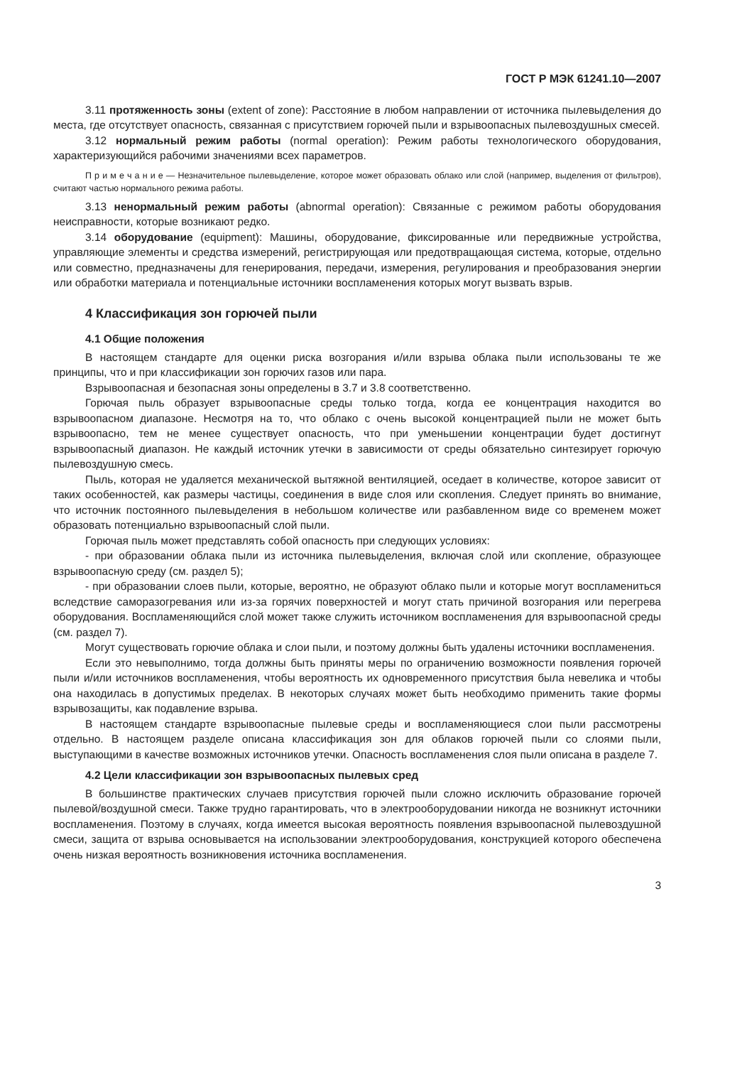ГОСТ Р МЭК 61241.10—2007
3.11 протяженность зоны (extent of zone): Расстояние в любом направлении от источника пылевыделения до места, где отсутствует опасность, связанная с присутствием горючей пыли и взрывоопасных пылевоздушных смесей.
3.12 нормальный режим работы (normal operation): Режим работы технологического оборудования, характеризующийся рабочими значениями всех параметров.
П р и м е ч а н и е — Незначительное пылевыделение, которое может образовать облако или слой (например, выделения от фильтров), считают частью нормального режима работы.
3.13 ненормальный режим работы (abnormal operation): Связанные с режимом работы оборудования неисправности, которые возникают редко.
3.14 оборудование (equipment): Машины, оборудование, фиксированные или передвижные устройства, управляющие элементы и средства измерений, регистрирующая или предотвращающая система, которые, отдельно или совместно, предназначены для генерирования, передачи, измерения, регулирования и преобразования энергии или обработки материала и потенциальные источники воспламенения которых могут вызвать взрыв.
4 Классификация зон горючей пыли
4.1 Общие положения
В настоящем стандарте для оценки риска возгорания и/или взрыва облака пыли использованы те же принципы, что и при классификации зон горючих газов или пара.
Взрывоопасная и безопасная зоны определены в 3.7 и 3.8 соответственно.
Горючая пыль образует взрывоопасные среды только тогда, когда ее концентрация находится во взрывоопасном диапазоне. Несмотря на то, что облако с очень высокой концентрацией пыли не может быть взрывоопасно, тем не менее существует опасность, что при уменьшении концентрации будет достигнут взрывоопасный диапазон. Не каждый источник утечки в зависимости от среды обязательно синтезирует горючую пылевоздушную смесь.
Пыль, которая не удаляется механической вытяжной вентиляцией, оседает в количестве, которое зависит от таких особенностей, как размеры частицы, соединения в виде слоя или скопления. Следует принять во внимание, что источник постоянного пылевыделения в небольшом количестве или разбавленном виде со временем может образовать потенциально взрывоопасный слой пыли.
Горючая пыль может представлять собой опасность при следующих условиях:
- при образовании облака пыли из источника пылевыделения, включая слой или скопление, образующее взрывоопасную среду (см. раздел 5);
- при образовании слоев пыли, которые, вероятно, не образуют облако пыли и которые могут воспламениться вследствие саморазогревания или из-за горячих поверхностей и могут стать причиной возгорания или перегрева оборудования. Воспламеняющийся слой может также служить источником воспламенения для взрывоопасной среды (см. раздел 7).
Могут существовать горючие облака и слои пыли, и поэтому должны быть удалены источники воспламенения.
Если это невыполнимо, тогда должны быть приняты меры по ограничению возможности появления горючей пыли и/или источников воспламенения, чтобы вероятность их одновременного присутствия была невелика и чтобы она находилась в допустимых пределах. В некоторых случаях может быть необходимо применить такие формы взрывозащиты, как подавление взрыва.
В настоящем стандарте взрывоопасные пылевые среды и воспламеняющиеся слои пыли рассмотрены отдельно. В настоящем разделе описана классификация зон для облаков горючей пыли со слоями пыли, выступающими в качестве возможных источников утечки. Опасность воспламенения слоя пыли описана в разделе 7.
4.2 Цели классификации зон взрывоопасных пылевых сред
В большинстве практических случаев присутствия горючей пыли сложно исключить образование горючей пылевой/воздушной смеси. Также трудно гарантировать, что в электрооборудовании никогда не возникнут источники воспламенения. Поэтому в случаях, когда имеется высокая вероятность появления взрывоопасной пылевоздушной смеси, защита от взрыва основывается на использовании электрооборудования, конструкцией которого обеспечена очень низкая вероятность возникновения источника воспламенения.
3